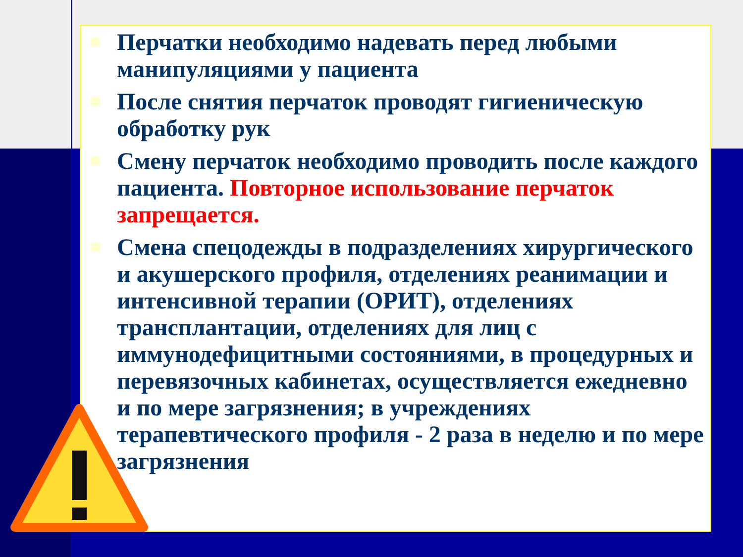Перчатки необходимо надевать перед любыми манипуляциями у пациента
После снятия перчаток проводят гигиеническую обработку рук
Смену перчаток необходимо проводить после каждого пациента. Повторное использование перчаток запрещается.
Смена спецодежды в подразделениях хирургического и акушерского профиля, отделениях реанимации и интенсивной терапии (ОРИТ), отделениях трансплантации, отделениях для лиц с иммунодефицитными состояниями, в процедурных и перевязочных кабинетах, осуществляется ежедневно и по мере загрязнения; в учреждениях терапевтического профиля - 2 раза в неделю и по мере загрязнения